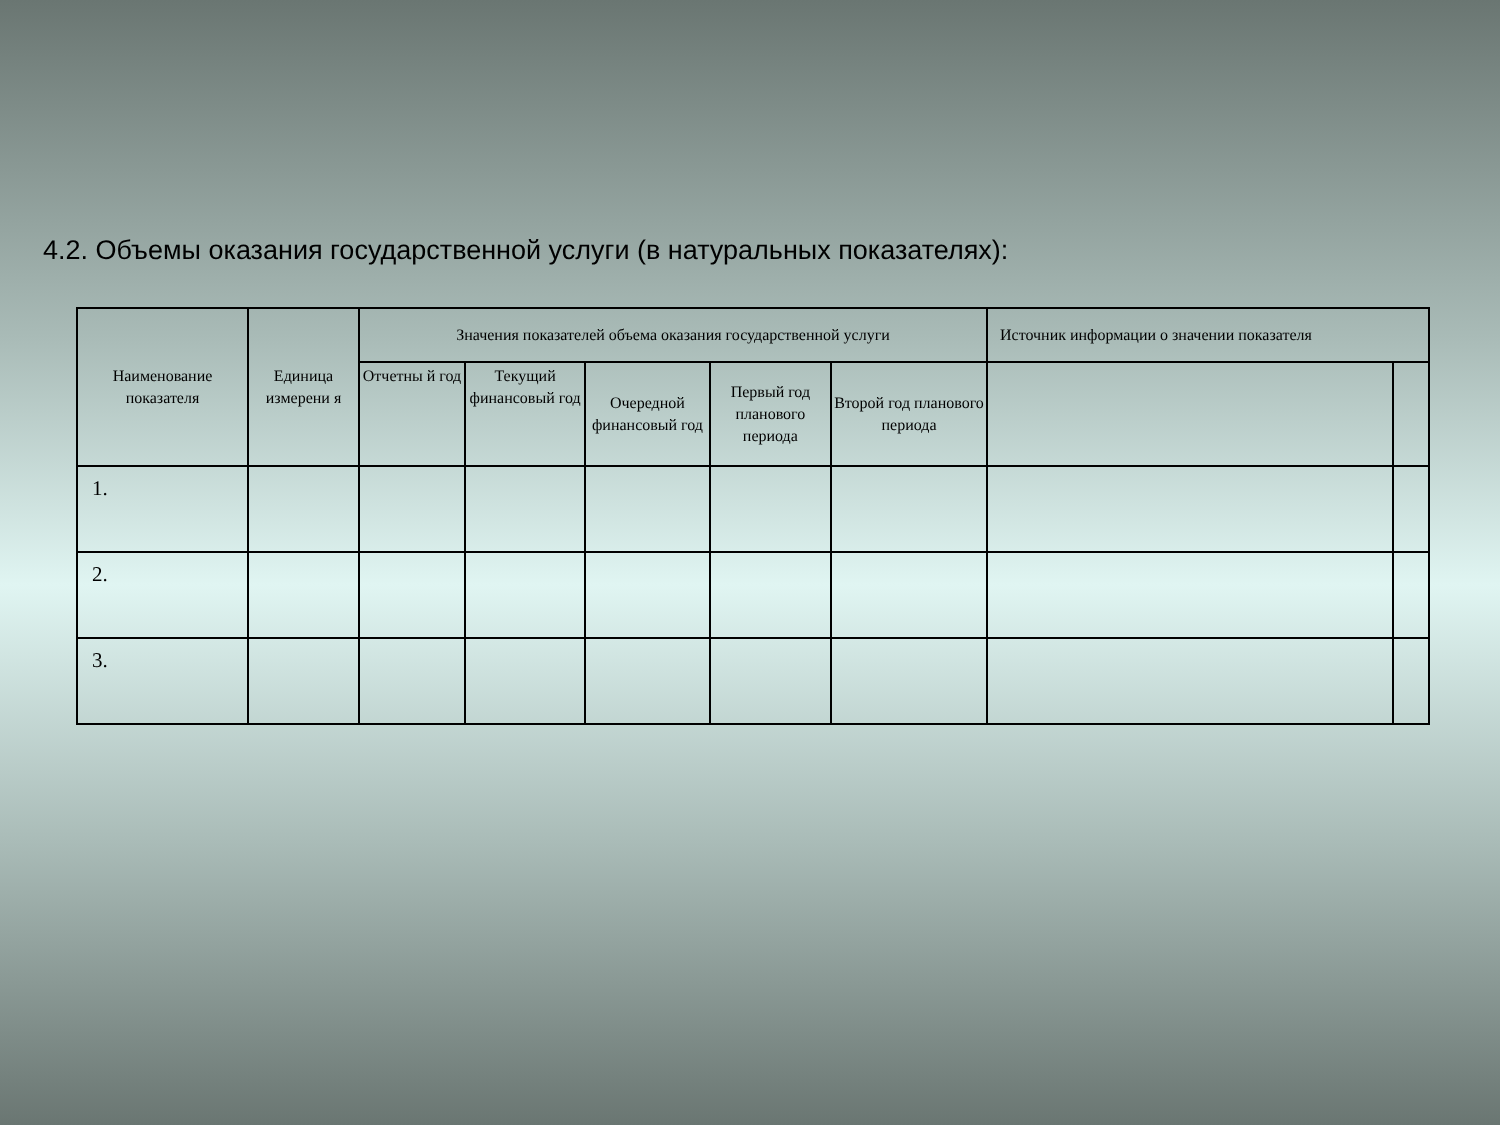4.2. Объемы оказания государственной услуги (в натуральных показателях):
| Наименование показателя | Единица измерени я | Значения показателей объема оказания государственной услуги | | | | | Источник информации о значении показателя | |
| --- | --- | --- | --- | --- | --- | --- | --- | --- |
| | | Отчетны й год | Текущий финансовый год | Очередной финансовый год | Первый год планового периода | Второй год планового периода | | |
| 1. | | | | | | | | |
| 2. | | | | | | | | |
| 3. | | | | | | | | |